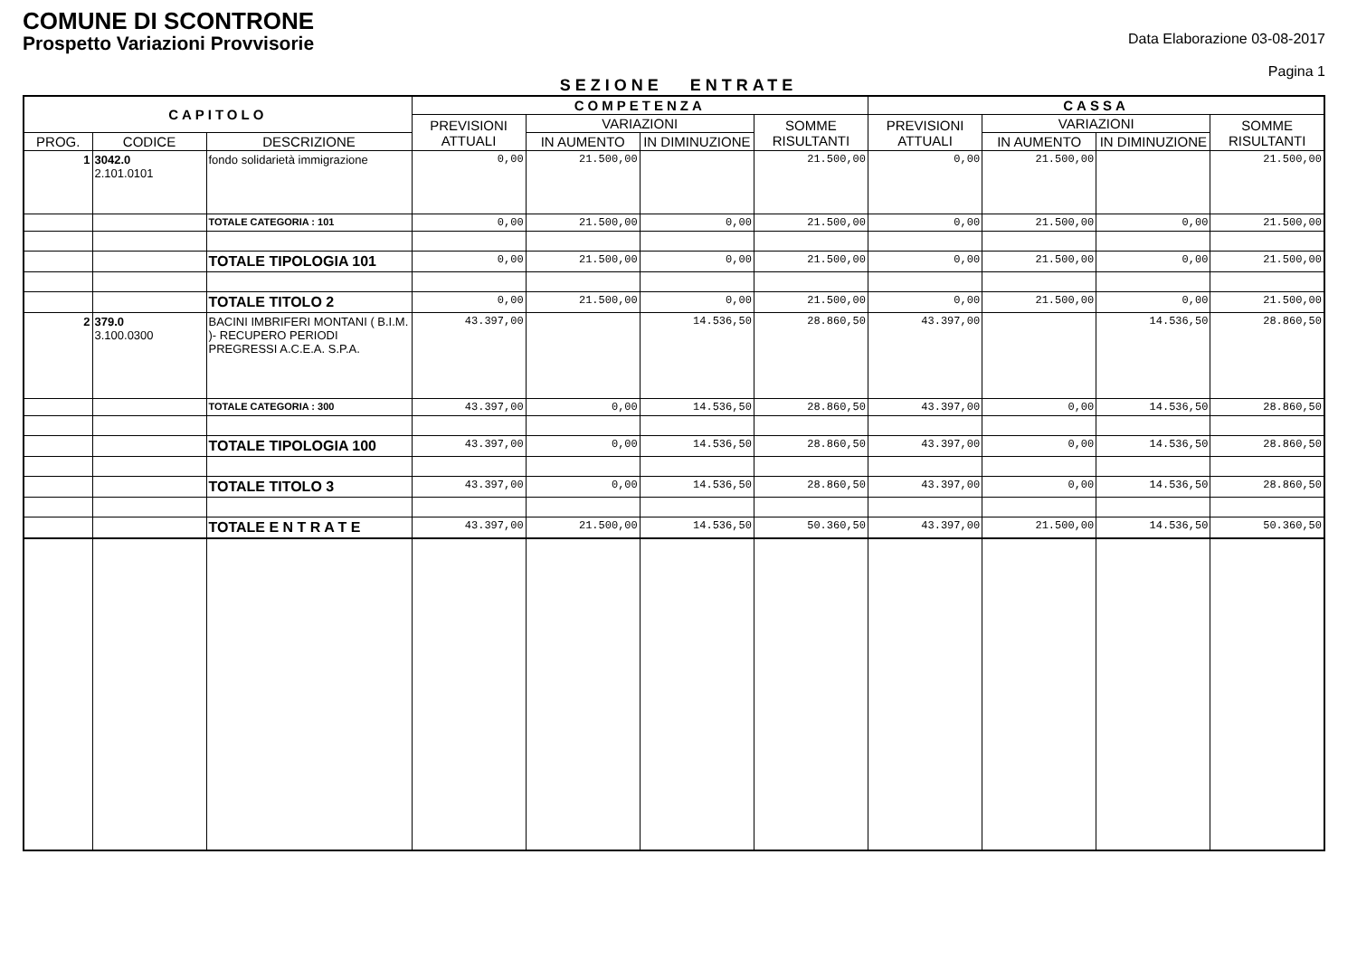COMUNE DI SCONTRONE
Prospetto Variazioni Provvisorie
Data Elaborazione 03-08-2017
Pagina 1
SEZIONE ENTRATE
| CAPITOLO | | | COMPETENZA | | | | CASSA | | | |
| --- | --- | --- | --- | --- | --- | --- | --- | --- | --- | --- |
| | | | PREVISIONI ATTUALI | VARIAZIONI | | SOMME RISULTANTI | PREVISIONI ATTUALI | VARIAZIONI | | SOMME RISULTANTI |
| PROG. | CODICE | DESCRIZIONE | | IN AUMENTO | IN DIMINUZIONE | | | IN AUMENTO | IN DIMINUZIONE | |
| 1 | 3042.0 2.101.0101 | fondo solidarietà immigrazione | 0,00 | 21.500,00 | | 21.500,00 | 0,00 | 21.500,00 | | 21.500,00 |
| | | TOTALE CATEGORIA : 101 | 0,00 | 21.500,00 | 0,00 | 21.500,00 | 0,00 | 21.500,00 | 0,00 | 21.500,00 |
| | | TOTALE TIPOLOGIA 101 | 0,00 | 21.500,00 | 0,00 | 21.500,00 | 0,00 | 21.500,00 | 0,00 | 21.500,00 |
| | | TOTALE TITOLO 2 | 0,00 | 21.500,00 | 0,00 | 21.500,00 | 0,00 | 21.500,00 | 0,00 | 21.500,00 |
| 2 | 379.0 3.100.0300 | BACINI IMBRIFERI MONTANI ( B.I.M. )- RECUPERO PERIODI PREGRESSI A.C.E.A. S.P.A. | 43.397,00 | | 14.536,50 | 28.860,50 | 43.397,00 | | 14.536,50 | 28.860,50 |
| | | TOTALE CATEGORIA : 300 | 43.397,00 | 0,00 | 14.536,50 | 28.860,50 | 43.397,00 | 0,00 | 14.536,50 | 28.860,50 |
| | | TOTALE TIPOLOGIA 100 | 43.397,00 | 0,00 | 14.536,50 | 28.860,50 | 43.397,00 | 0,00 | 14.536,50 | 28.860,50 |
| | | TOTALE TITOLO 3 | 43.397,00 | 0,00 | 14.536,50 | 28.860,50 | 43.397,00 | 0,00 | 14.536,50 | 28.860,50 |
| | | TOTALE E N T R A T E | 43.397,00 | 21.500,00 | 14.536,50 | 50.360,50 | 43.397,00 | 21.500,00 | 14.536,50 | 50.360,50 |